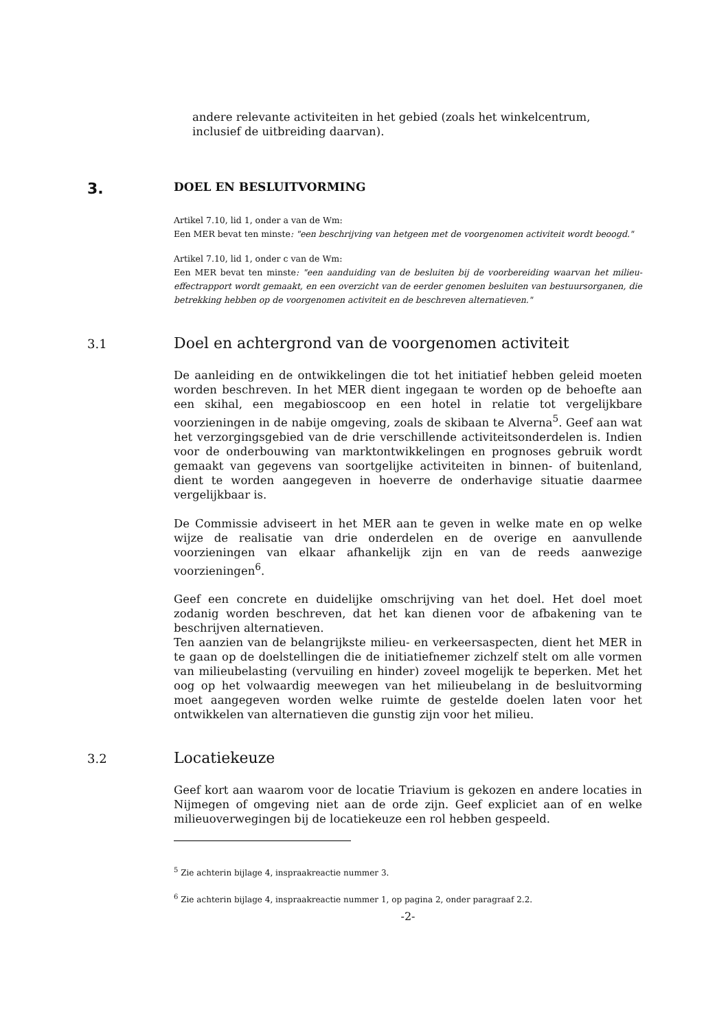andere relevante activiteiten in het gebied (zoals het winkelcentrum, inclusief de uitbreiding daarvan).
3. DOEL EN BESLUITVORMING
Artikel 7.10, lid 1, onder a van de Wm:
Een MER bevat ten minste: "een beschrijving van hetgeen met de voorgenomen activiteit wordt beoogd."
Artikel 7.10, lid 1, onder c van de Wm:
Een MER bevat ten minste: "een aanduiding van de besluiten bij de voorbereiding waarvan het milieu-effectrapport wordt gemaakt, en een overzicht van de eerder genomen besluiten van bestuursorganen, die betrekking hebben op de voorgenomen activiteit en de beschreven alternatieven."
3.1 Doel en achtergrond van de voorgenomen activiteit
De aanleiding en de ontwikkelingen die tot het initiatief hebben geleid moeten worden beschreven. In het MER dient ingegaan te worden op de behoefte aan een skihal, een megabioscoop en een hotel in relatie tot vergelijkbare voorzieningen in de nabije omgeving, zoals de skibaan te Alverna<sup>5</sup>. Geef aan wat het verzorgingsgebied van de drie verschillende activiteitsonderdelen is. Indien voor de onderbouwing van marktontwikkelingen en prognoses gebruik wordt gemaakt van gegevens van soortgelijke activiteiten in binnen- of buitenland, dient te worden aangegeven in hoeverre de onderhavige situatie daarmee vergelijkbaar is.
De Commissie adviseert in het MER aan te geven in welke mate en op welke wijze de realisatie van drie onderdelen en de overige en aanvullende voorzieningen van elkaar afhankelijk zijn en van de reeds aanwezige voorzieningen<sup>6</sup>.
Geef een concrete en duidelijke omschrijving van het doel. Het doel moet zodanig worden beschreven, dat het kan dienen voor de afbakening van te beschrijven alternatieven.
Ten aanzien van de belangrijkste milieu- en verkeersaspecten, dient het MER in te gaan op de doelstellingen die de initiatiefnemer zichzelf stelt om alle vormen van milieubelasting (vervuiling en hinder) zoveel mogelijk te beperken. Met het oog op het volwaardig meewegen van het milieubelang in de besluitvorming moet aangegeven worden welke ruimte de gestelde doelen laten voor het ontwikkelen van alternatieven die gunstig zijn voor het milieu.
3.2 Locatiekeuze
Geef kort aan waarom voor de locatie Triavium is gekozen en andere locaties in Nijmegen of omgeving niet aan de orde zijn. Geef expliciet aan of en welke milieuoverwegingen bij de locatiekeuze een rol hebben gespeeld.
<sup>5</sup> Zie achterin bijlage 4, inspraakreactie nummer 3.
<sup>6</sup> Zie achterin bijlage 4, inspraakreactie nummer 1, op pagina 2, onder paragraaf 2.2.
-2-